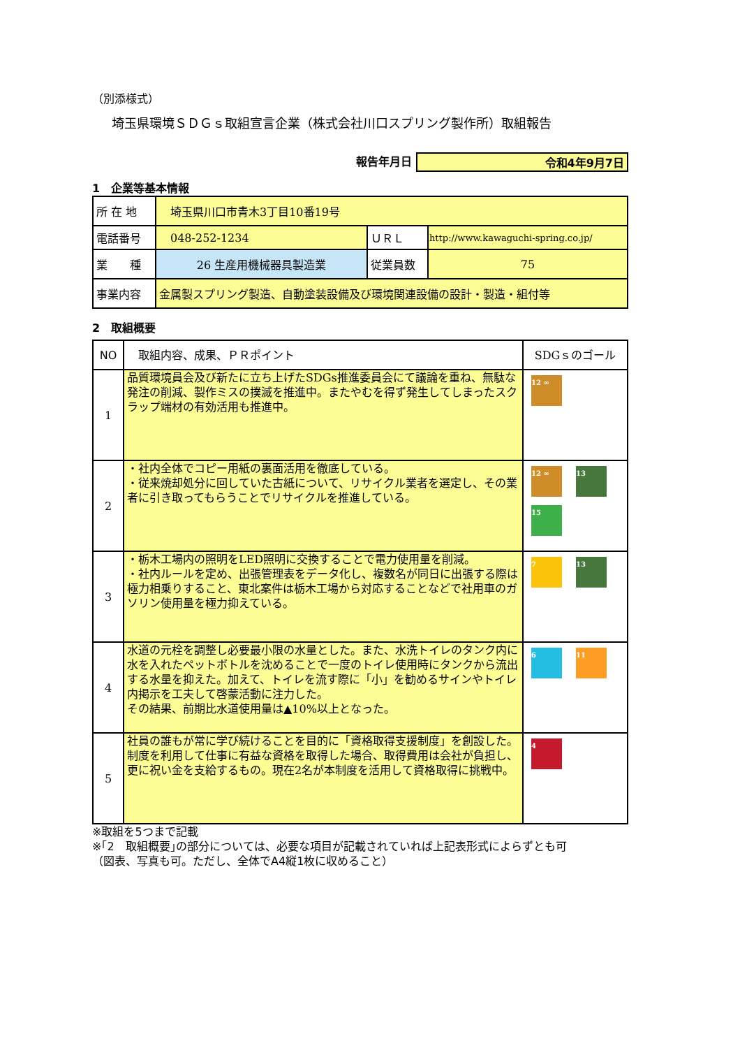（別添様式）
埼玉県環境ＳＤＧｓ取組宣言企業（株式会社川口スプリング製作所）取組報告
報告年月日 令和4年9月7日
1　企業等基本情報
| 所 在 地 | 埼玉県川口市青木3丁目10番19号 | | |
| 電話番号 | 048-252-1234 | ＵＲＬ | http://www.kawaguchi-spring.co.jp/ |
| 業 種 | 26 生産用機械器具製造業 | 従業員数 | 75 |
| 事業内容 | 金属製スプリング製造、自動塗装設備及び環境関連設備の設計・製造・組付等 | | |
2　取組概要
| NO | 取組内容、成果、ＰＲポイント | SDGｓのゴール |
| --- | --- | --- |
| 1 | 品質環境員会及び新たに立ち上げたSDGs推進委員会にて議論を重ね、無駄な発注の削減、製作ミスの撲滅を推進中。またやむを得ず発生してしまったスクラップ端材の有効活用も推進中。 | 12 ∞ |
| 2 | ・社内全体でコピー用紙の裏面活用を徹底している。 ・従来焼却処分に回していた古紙について、リサイクル業者を選定し、その業者に引き取ってもらうことでリサイクルを推進している。 | 12 ∞ 13 15 |
| 3 | ・栃木工場内の照明をLED照明に交換することで電力使用量を削減。 ・社内ルールを定め、出張管理表をデータ化し、複数名が同日に出張する際は極力相乗りすること、東北案件は栃木工場から対応することなどで社用車のガソリン使用量を極力抑えている。 | 7 13 |
| 4 | 水道の元栓を調整し必要最小限の水量とした。また、水洗トイレのタンク内に水を入れたペットボトルを沈めることで一度のトイレ使用時にタンクから流出する水量を抑えた。加えて、トイレを流す際に「小」を勧めるサインやトイレ内掲示を工夫して啓蒙活動に注力した。 その結果、前期比水道使用量は▲10%以上となった。 | 6 11 |
| 5 | 社員の誰もが常に学び続けることを目的に「資格取得支援制度」を創設した。制度を利用して仕事に有益な資格を取得した場合、取得費用は会社が負担し、更に祝い金を支給するもの。現在2名が本制度を活用して資格取得に挑戦中。 | 4 |
※取組を5つまで記載
※｢2　取組概要｣の部分については、必要な項目が記載されていれば上記表形式によらずとも可
（図表、写真も可。ただし、全体でA4縦1枚に収めること）